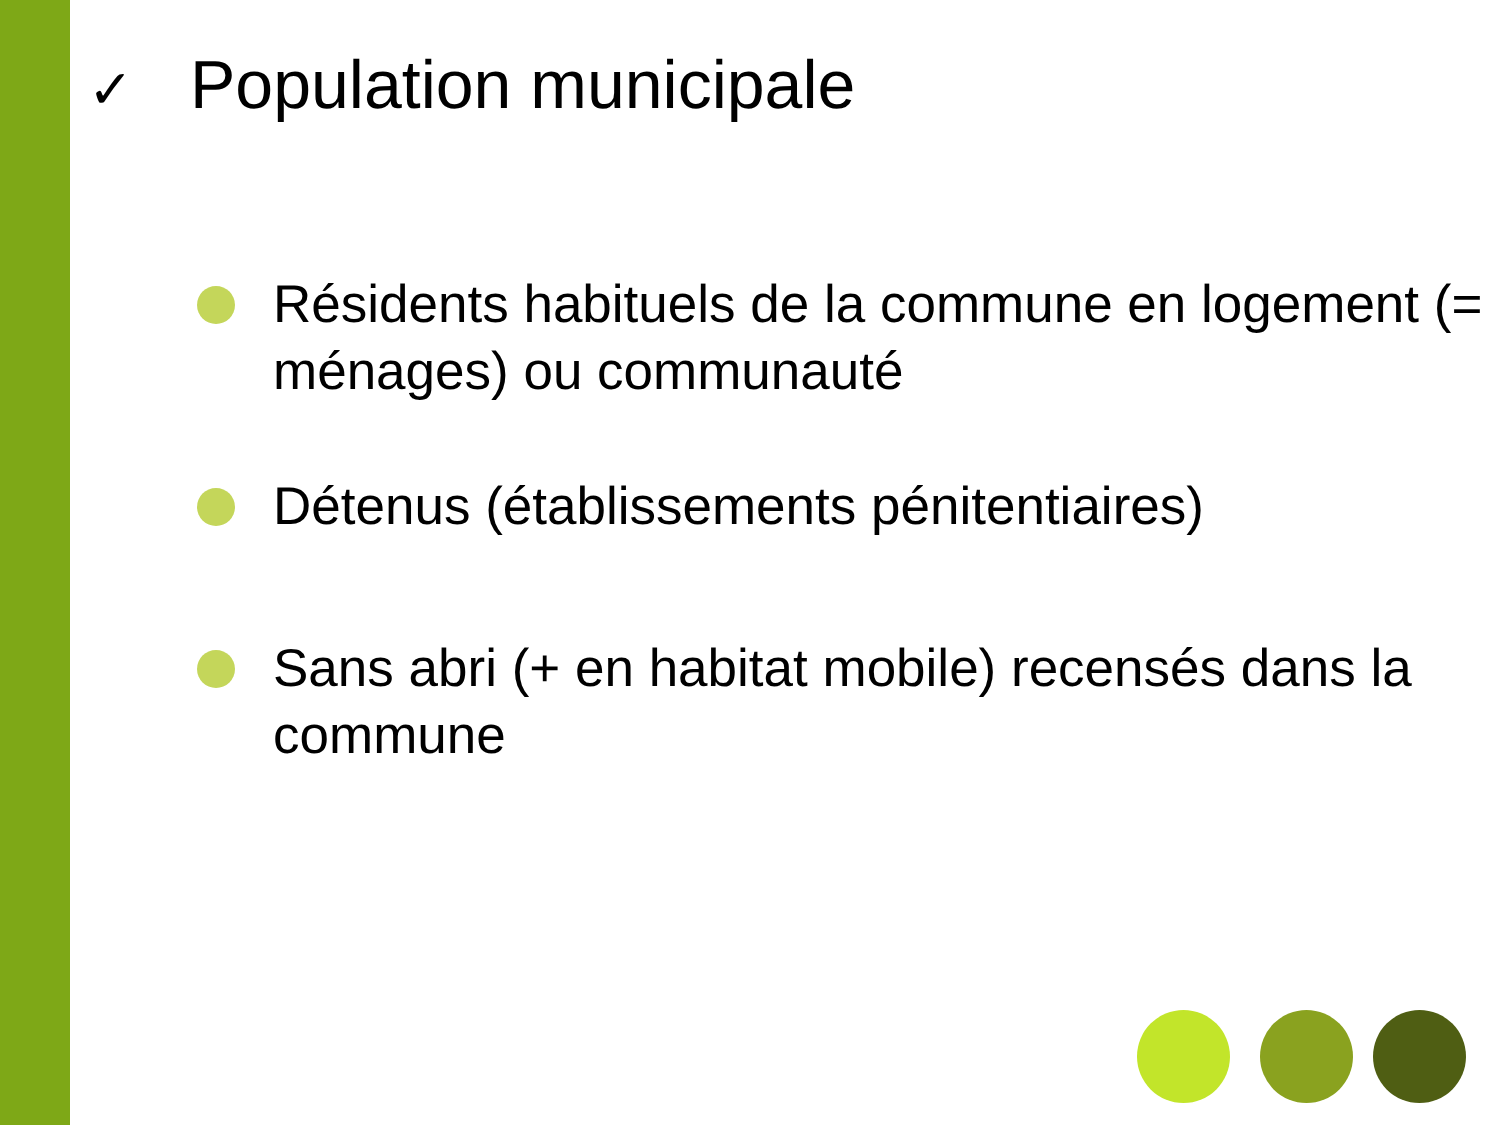✓ Population municipale
Résidents habituels de la commune en logement (= ménages) ou communauté
Détenus (établissements pénitentiaires)
Sans abri (+ en habitat mobile) recensés dans la commune